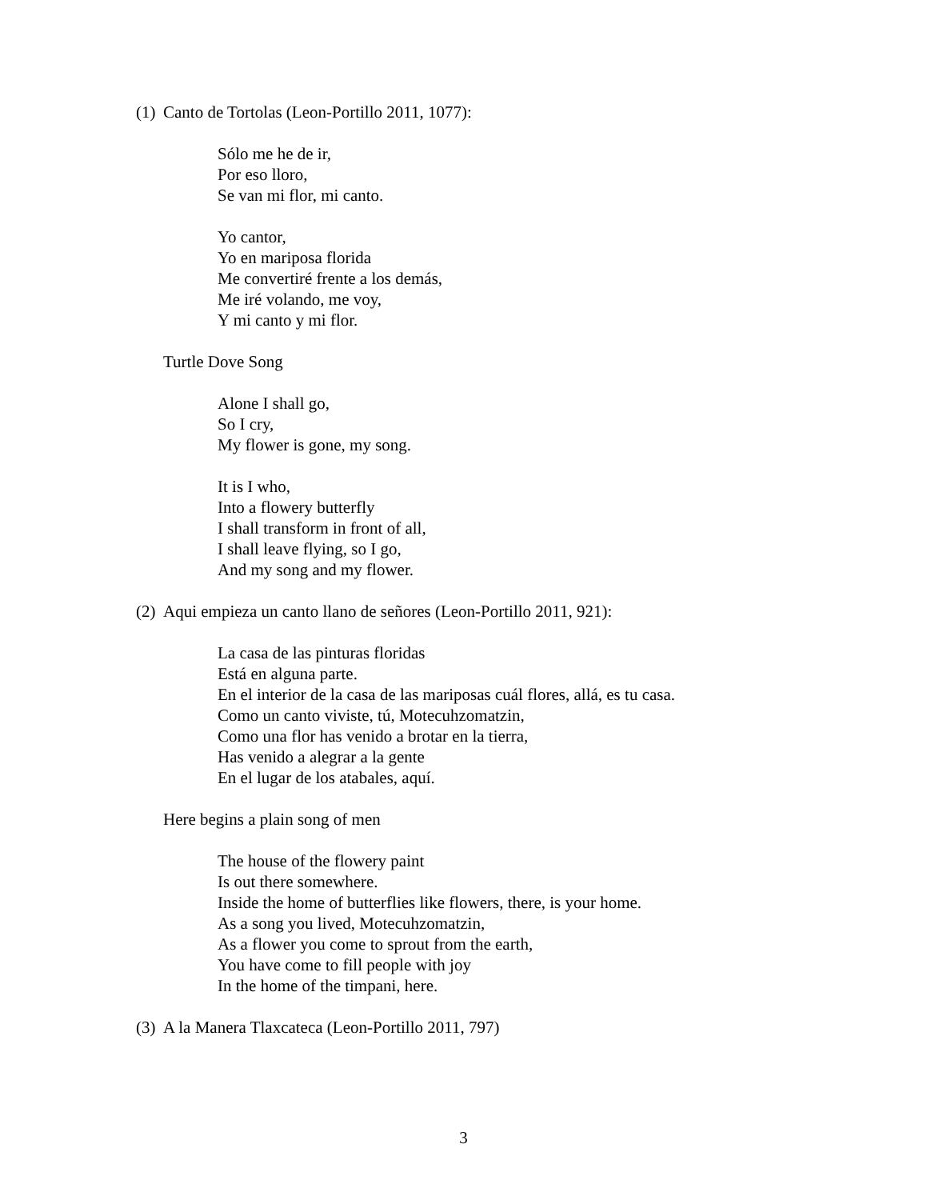(1) Canto de Tortolas (Leon-Portillo 2011, 1077):
Sólo me he de ir,
Por eso lloro,
Se van mi flor, mi canto.
Yo cantor,
Yo en mariposa florida
Me convertiré frente a los demás,
Me iré volando, me voy,
Y mi canto y mi flor.
Turtle Dove Song
Alone I shall go,
So I cry,
My flower is gone, my song.
It is I who,
Into a flowery butterfly
I shall transform in front of all,
I shall leave flying, so I go,
And my song and my flower.
(2) Aqui empieza un canto llano de señores (Leon-Portillo 2011, 921):
La casa de las pinturas floridas
Está en alguna parte.
En el interior de la casa de las mariposas cuál flores, allá, es tu casa.
Como un canto viviste, tú, Motecuhzomatzin,
Como una flor has venido a brotar en la tierra,
Has venido a alegrar a la gente
En el lugar de los atabales, aquí.
Here begins a plain song of men
The house of the flowery paint
Is out there somewhere.
Inside the home of butterflies like flowers, there, is your home.
As a song you lived, Motecuhzomatzin,
As a flower you come to sprout from the earth,
You have come to fill people with joy
In the home of the timpani, here.
(3) A la Manera Tlaxcateca (Leon-Portillo 2011, 797)
3